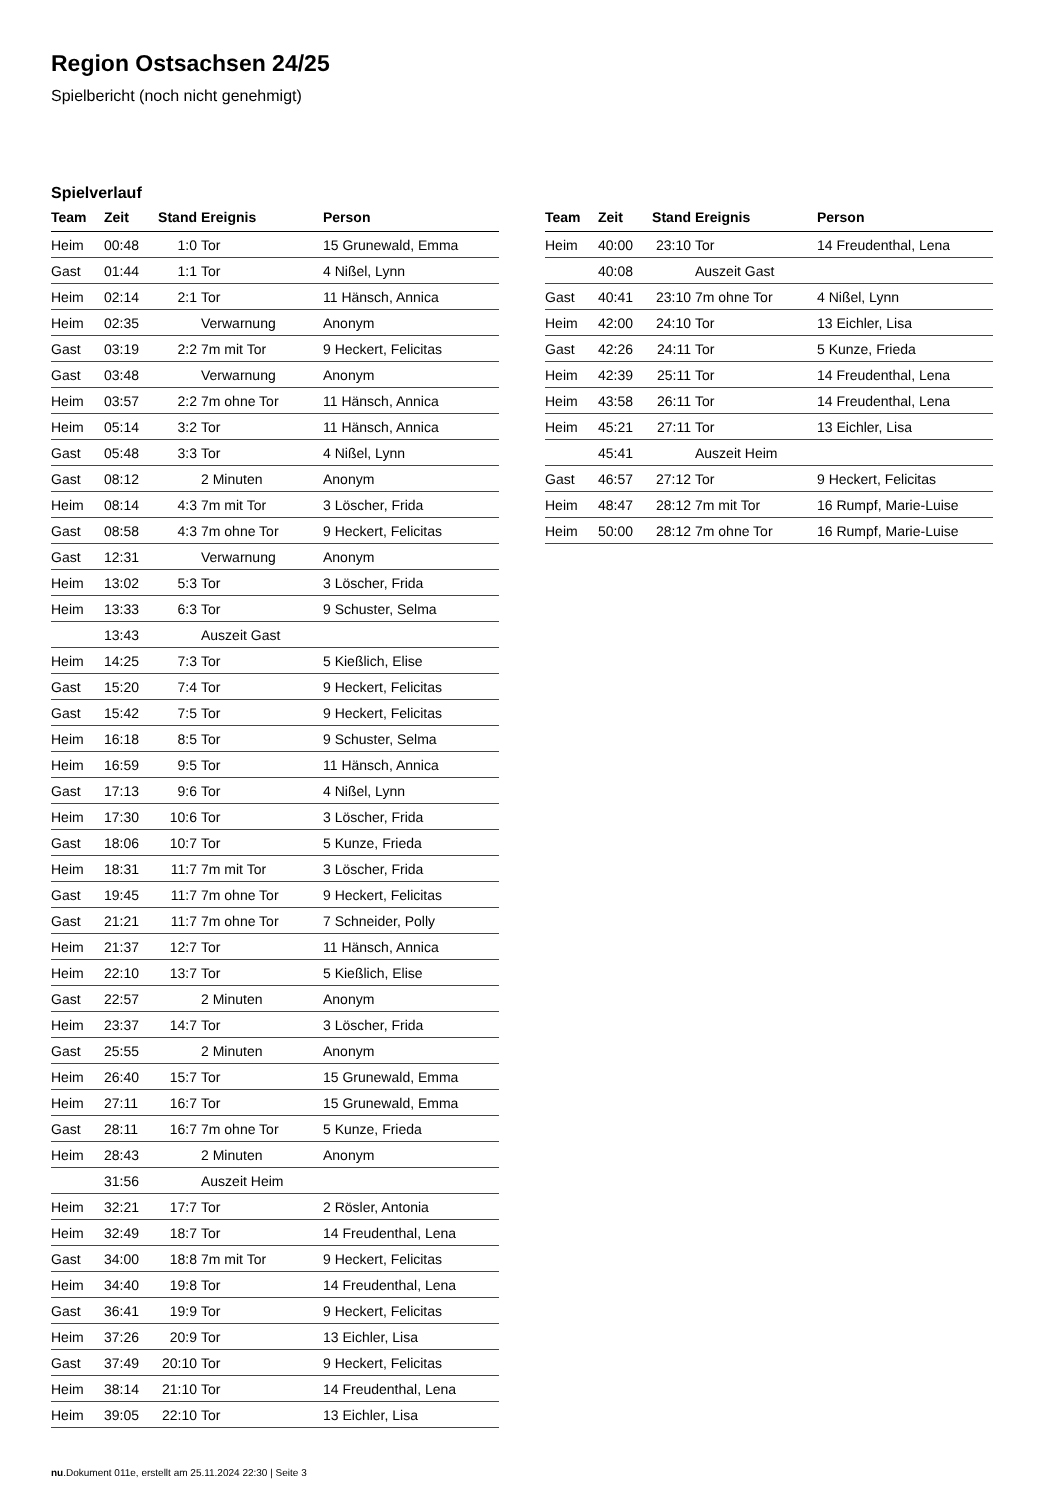Region Ostsachsen 24/25
Spielbericht (noch nicht genehmigt)
Spielverlauf
| Team | Zeit | Stand | Ereignis | Person |
| --- | --- | --- | --- | --- |
| Heim | 00:48 | 1:0 | Tor | 15 Grunewald, Emma |
| Gast | 01:44 | 1:1 | Tor | 4 Nißel, Lynn |
| Heim | 02:14 | 2:1 | Tor | 11 Hänsch, Annica |
| Heim | 02:35 | | Verwarnung | Anonym |
| Gast | 03:19 | 2:2 | 7m mit Tor | 9 Heckert, Felicitas |
| Gast | 03:48 | | Verwarnung | Anonym |
| Heim | 03:57 | 2:2 | 7m ohne Tor | 11 Hänsch, Annica |
| Heim | 05:14 | 3:2 | Tor | 11 Hänsch, Annica |
| Gast | 05:48 | 3:3 | Tor | 4 Nißel, Lynn |
| Gast | 08:12 | | 2 Minuten | Anonym |
| Heim | 08:14 | 4:3 | 7m mit Tor | 3 Löscher, Frida |
| Gast | 08:58 | 4:3 | 7m ohne Tor | 9 Heckert, Felicitas |
| Gast | 12:31 | | Verwarnung | Anonym |
| Heim | 13:02 | 5:3 | Tor | 3 Löscher, Frida |
| Heim | 13:33 | 6:3 | Tor | 9 Schuster, Selma |
| | 13:43 | | Auszeit Gast | |
| Heim | 14:25 | 7:3 | Tor | 5 Kießlich, Elise |
| Gast | 15:20 | 7:4 | Tor | 9 Heckert, Felicitas |
| Gast | 15:42 | 7:5 | Tor | 9 Heckert, Felicitas |
| Heim | 16:18 | 8:5 | Tor | 9 Schuster, Selma |
| Heim | 16:59 | 9:5 | Tor | 11 Hänsch, Annica |
| Gast | 17:13 | 9:6 | Tor | 4 Nißel, Lynn |
| Heim | 17:30 | 10:6 | Tor | 3 Löscher, Frida |
| Gast | 18:06 | 10:7 | Tor | 5 Kunze, Frieda |
| Heim | 18:31 | 11:7 | 7m mit Tor | 3 Löscher, Frida |
| Gast | 19:45 | 11:7 | 7m ohne Tor | 9 Heckert, Felicitas |
| Gast | 21:21 | 11:7 | 7m ohne Tor | 7 Schneider, Polly |
| Heim | 21:37 | 12:7 | Tor | 11 Hänsch, Annica |
| Heim | 22:10 | 13:7 | Tor | 5 Kießlich, Elise |
| Gast | 22:57 | | 2 Minuten | Anonym |
| Heim | 23:37 | 14:7 | Tor | 3 Löscher, Frida |
| Gast | 25:55 | | 2 Minuten | Anonym |
| Heim | 26:40 | 15:7 | Tor | 15 Grunewald, Emma |
| Heim | 27:11 | 16:7 | Tor | 15 Grunewald, Emma |
| Gast | 28:11 | 16:7 | 7m ohne Tor | 5 Kunze, Frieda |
| Heim | 28:43 | | 2 Minuten | Anonym |
| | 31:56 | | Auszeit Heim | |
| Heim | 32:21 | 17:7 | Tor | 2 Rösler, Antonia |
| Heim | 32:49 | 18:7 | Tor | 14 Freudenthal, Lena |
| Gast | 34:00 | 18:8 | 7m mit Tor | 9 Heckert, Felicitas |
| Heim | 34:40 | 19:8 | Tor | 14 Freudenthal, Lena |
| Gast | 36:41 | 19:9 | Tor | 9 Heckert, Felicitas |
| Heim | 37:26 | 20:9 | Tor | 13 Eichler, Lisa |
| Gast | 37:49 | 20:10 | Tor | 9 Heckert, Felicitas |
| Heim | 38:14 | 21:10 | Tor | 14 Freudenthal, Lena |
| Heim | 39:05 | 22:10 | Tor | 13 Eichler, Lisa |
| Team | Zeit | Stand | Ereignis | Person |
| --- | --- | --- | --- | --- |
| Heim | 40:00 | 23:10 | Tor | 14 Freudenthal, Lena |
| | 40:08 | | Auszeit Gast | |
| Gast | 40:41 | 23:10 | 7m ohne Tor | 4 Nißel, Lynn |
| Heim | 42:00 | 24:10 | Tor | 13 Eichler, Lisa |
| Gast | 42:26 | 24:11 | Tor | 5 Kunze, Frieda |
| Heim | 42:39 | 25:11 | Tor | 14 Freudenthal, Lena |
| Heim | 43:58 | 26:11 | Tor | 14 Freudenthal, Lena |
| Heim | 45:21 | 27:11 | Tor | 13 Eichler, Lisa |
| | 45:41 | | Auszeit Heim | |
| Gast | 46:57 | 27:12 | Tor | 9 Heckert, Felicitas |
| Heim | 48:47 | 28:12 | 7m mit Tor | 16 Rumpf, Marie-Luise |
| Heim | 50:00 | 28:12 | 7m ohne Tor | 16 Rumpf, Marie-Luise |
nu.Dokument 011e, erstellt am 25.11.2024 22:30 | Seite 3